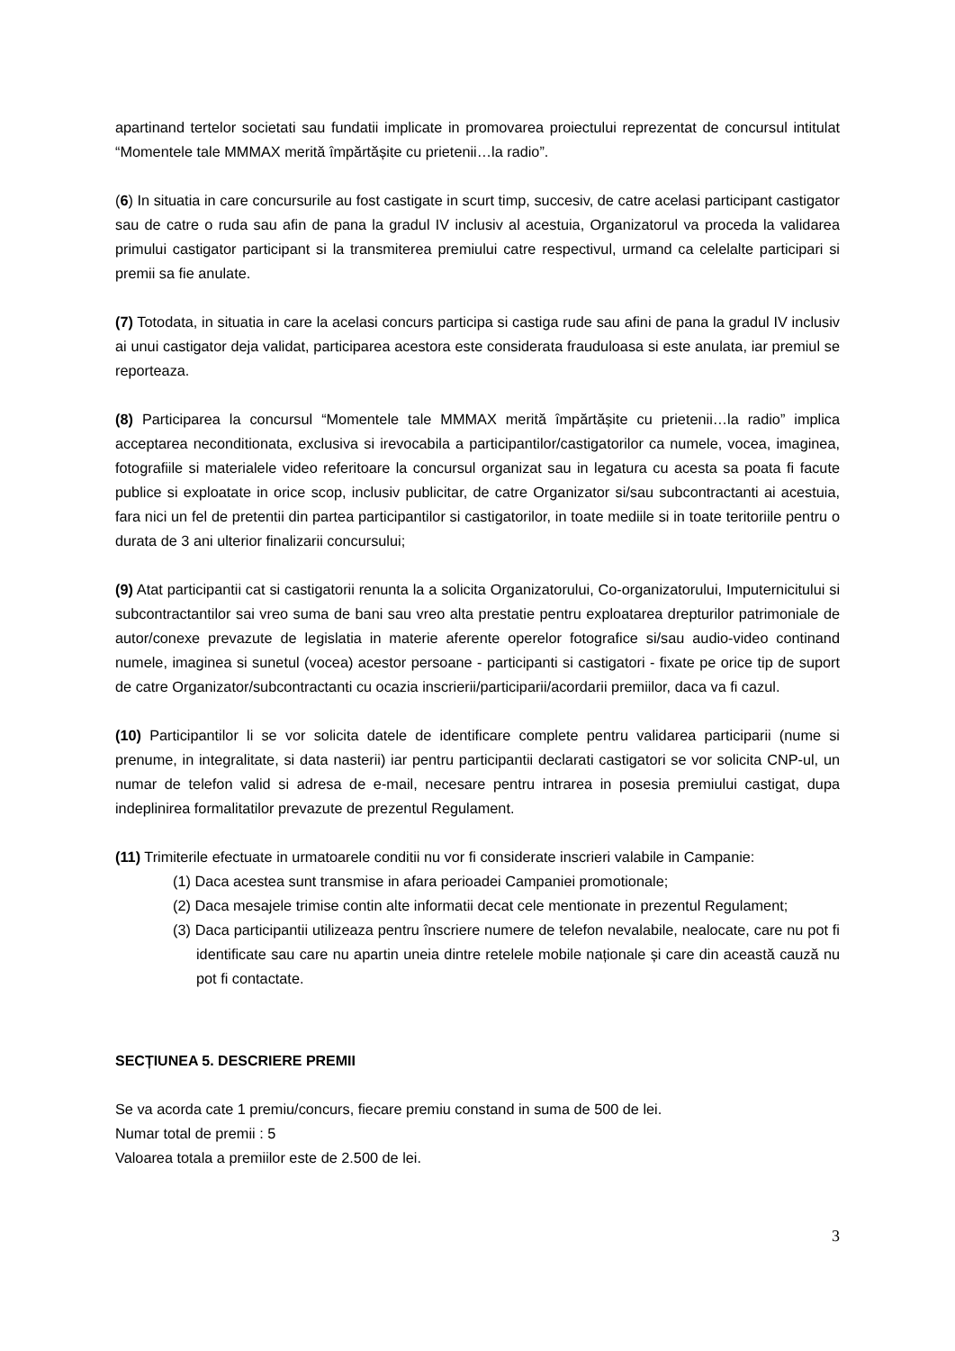apartinand tertelor societati sau fundatii implicate in promovarea proiectului reprezentat de concursul intitulat “Momentele tale MMMAX merită împărtășite cu prietenii…la radio”.
(6) In situatia in care concursurile au fost castigate in scurt timp, succesiv, de catre acelasi participant castigator sau de catre o ruda sau afin de pana la gradul IV inclusiv al acestuia, Organizatorul va proceda la validarea primului castigator participant si la transmiterea premiului catre respectivul, urmand ca celelalte participari si premii sa fie anulate.
(7) Totodata, in situatia in care la acelasi concurs participa si castiga rude sau afini de pana la gradul IV inclusiv ai unui castigator deja validat, participarea acestora este considerata frauduloasa si este anulata, iar premiul se reporteaza.
(8) Participarea la concursul “Momentele tale MMMAX merită împărtășite cu prietenii…la radio” implica acceptarea neconditionata, exclusiva si irevocabila a participantilor/castigatorilor ca numele, vocea, imaginea, fotografiile si materialele video referitoare la concursul organizat sau in legatura cu acesta sa poata fi facute publice si exploatate in orice scop, inclusiv publicitar, de catre Organizator si/sau subcontractanti ai acestuia, fara nici un fel de pretentii din partea participantilor si castigatorilor, in toate mediile si in toate teritoriile pentru o durata de 3 ani ulterior finalizarii concursului;
(9) Atat participantii cat si castigatorii renunta la a solicita Organizatorului, Co-organizatorului, Imputernicitului si subcontractantilor sai vreo suma de bani sau vreo alta prestatie pentru exploatarea drepturilor patrimoniale de autor/conexe prevazute de legislatia in materie aferente operelor fotografice si/sau audio-video continand numele, imaginea si sunetul (vocea) acestor persoane - participanti si castigatori - fixate pe orice tip de suport de catre Organizator/subcontractanti cu ocazia inscrierii/participarii/acordarii premiilor, daca va fi cazul.
(10) Participantilor li se vor solicita datele de identificare complete pentru validarea participarii (nume si prenume, in integralitate, si data nasterii) iar pentru participantii declarati castigatori se vor solicita CNP-ul, un numar de telefon valid si adresa de e-mail, necesare pentru intrarea in posesia premiului castigat, dupa indeplinirea formalitatilor prevazute de prezentul Regulament.
(11) Trimiterile efectuate in urmatoarele conditii nu vor fi considerate inscrieri valabile in Campanie:
(1) Daca acestea sunt transmise in afara perioadei Campaniei promotionale;
(2) Daca mesajele trimise contin alte informatii decat cele mentionate in prezentul Regulament;
(3) Daca participantii utilizeaza pentru înscriere numere de telefon nevalabile, nealocate, care nu pot fi identificate sau care nu apartin uneia dintre retelele mobile naționale și care din această cauză nu pot fi contactate.
SECȚIUNEA 5. DESCRIERE PREMII
Se va acorda cate 1 premiu/concurs, fiecare premiu constand in suma de 500 de lei.
Numar total de premii : 5
Valoarea totala a premiilor este de 2.500 de lei.
3